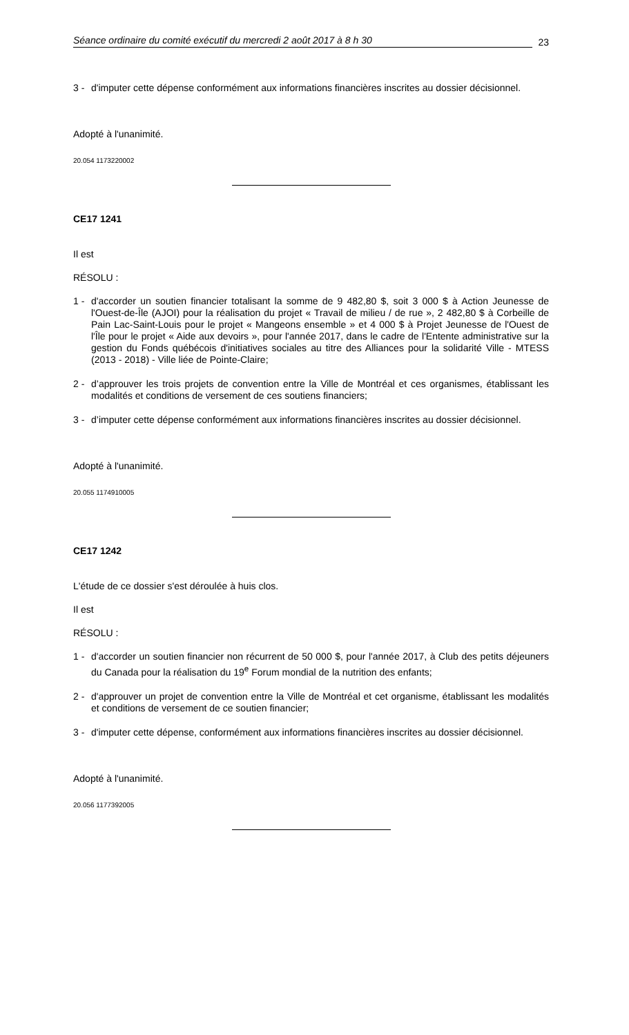Séance ordinaire du comité exécutif du mercredi 2 août 2017 à 8 h 30 23
3 - d'imputer cette dépense conformément aux informations financières inscrites au dossier décisionnel.
Adopté à l'unanimité.
20.054 1173220002
CE17 1241
Il est
RÉSOLU :
1 - d'accorder un soutien financier totalisant la somme de 9 482,80 $, soit 3 000 $ à Action Jeunesse de l'Ouest-de-Île (AJOI) pour la réalisation du projet « Travail de milieu / de rue », 2 482,80 $ à Corbeille de Pain Lac-Saint-Louis pour le projet « Mangeons ensemble » et 4 000 $ à Projet Jeunesse de l'Ouest de l'Île pour le projet « Aide aux devoirs », pour l'année 2017, dans le cadre de l'Entente administrative sur la gestion du Fonds québécois d'initiatives sociales au titre des Alliances pour la solidarité Ville - MTESS (2013 - 2018) - Ville liée de Pointe-Claire;
2 - d’approuver les trois projets de convention entre la Ville de Montréal et ces organismes, établissant les modalités et conditions de versement de ces soutiens financiers;
3 - d’imputer cette dépense conformément aux informations financières inscrites au dossier décisionnel.
Adopté à l'unanimité.
20.055 1174910005
CE17 1242
L'étude de ce dossier s'est déroulée à huis clos.
Il est
RÉSOLU :
1 - d'accorder un soutien financier non récurrent de 50 000 $, pour l'année 2017, à Club des petits déjeuners du Canada pour la réalisation du 19<sup>e</sup> Forum mondial de la nutrition des enfants;
2 - d'approuver un projet de convention entre la Ville de Montréal et cet organisme, établissant les modalités et conditions de versement de ce soutien financier;
3 - d'imputer cette dépense, conformément aux informations financières inscrites au dossier décisionnel.
Adopté à l'unanimité.
20.056 1177392005